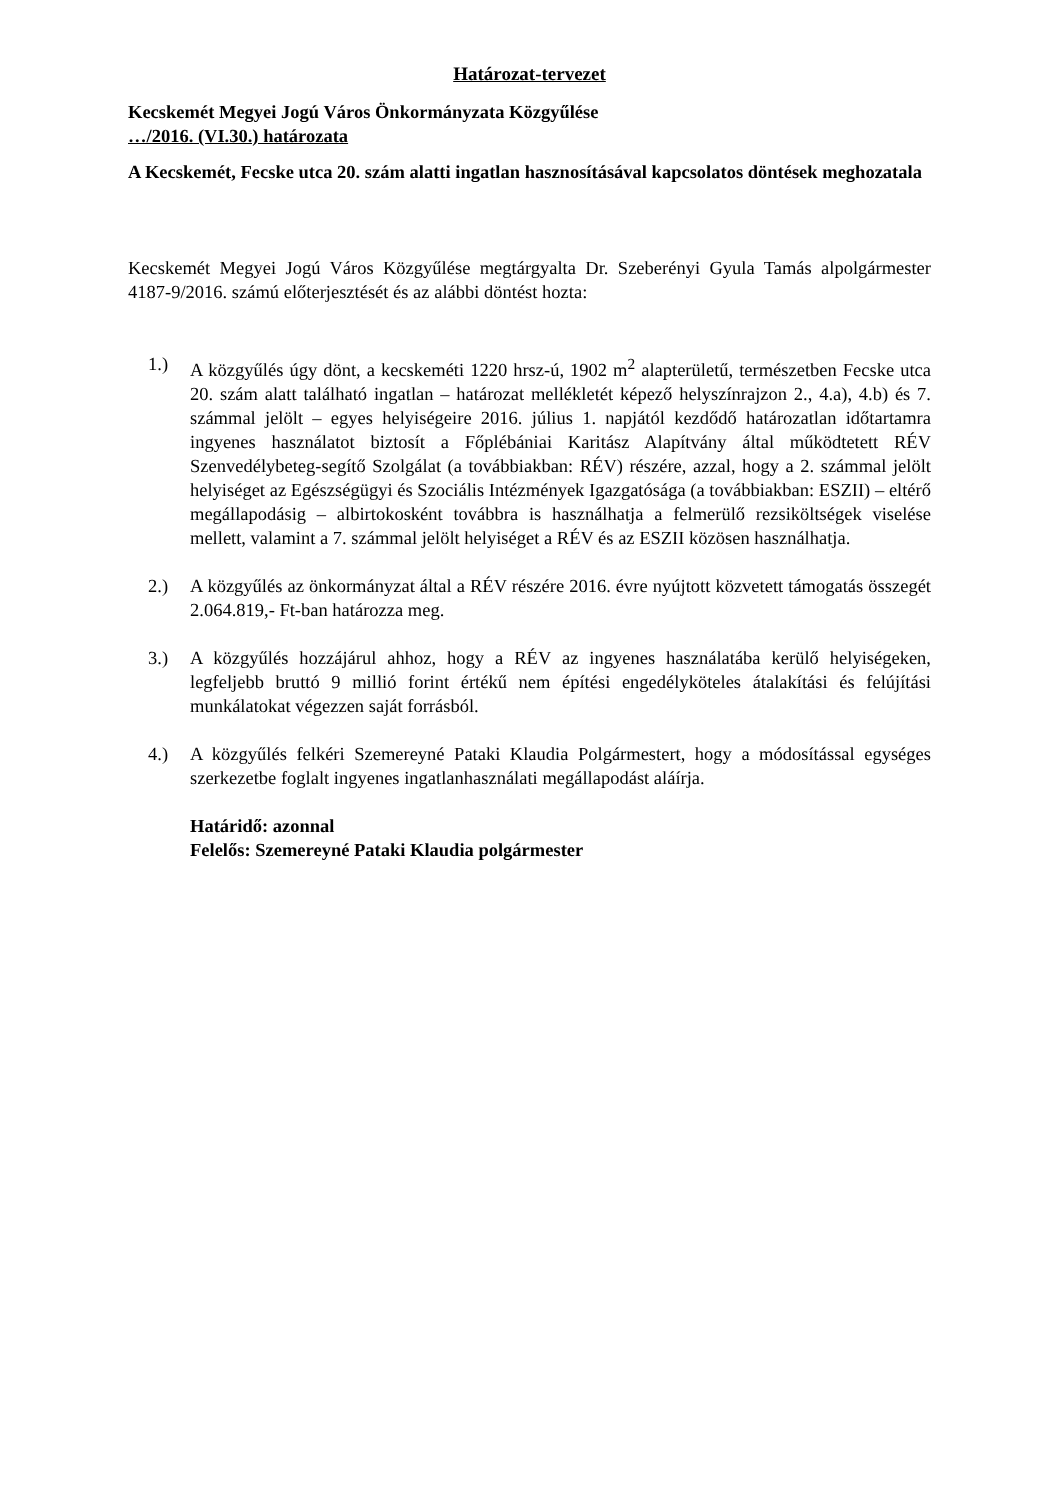Határozat-tervezet
Kecskemét Megyei Jogú Város Önkormányzata Közgyűlése
…/2016. (VI.30.) határozata
A Kecskemét, Fecske utca 20. szám alatti ingatlan hasznosításával kapcsolatos döntések meghozatala
Kecskemét Megyei Jogú Város Közgyűlése megtárgyalta Dr. Szeberényi Gyula Tamás alpolgármester 4187-9/2016. számú előterjesztését és az alábbi döntést hozta:
1.) A közgyűlés úgy dönt, a kecskeméti 1220 hrsz-ú, 1902 m<sup>2</sup> alapterületű, természetben Fecske utca 20. szám alatt található ingatlan – határozat mellékletét képező helyszínrajzon 2., 4.a), 4.b) és 7. számmal jelölt – egyes helyiségeire 2016. július 1. napjától kezdődő határozatlan időtartamra ingyenes használatot biztosít a Főplébániai Karitász Alapítvány által működtetett RÉV Szenvedélybeteg-segítő Szolgálat (a továbbiakban: RÉV) részére, azzal, hogy a 2. számmal jelölt helyiséget az Egészségügyi és Szociális Intézmények Igazgatósága (a továbbiakban: ESZII) – eltérő megállapodásig – albirtokosként továbbra is használhatja a felmerülő rezsiköltségek viselése mellett, valamint a 7. számmal jelölt helyiséget a RÉV és az ESZII közösen használhatja.
2.) A közgyűlés az önkormányzat által a RÉV részére 2016. évre nyújtott közvetett támogatás összegét 2.064.819,- Ft-ban határozza meg.
3.) A közgyűlés hozzájárul ahhoz, hogy a RÉV az ingyenes használatába kerülő helyiségeken, legfeljebb bruttó 9 millió forint értékű nem építési engedélyköteles átalakítási és felújítási munkálatokat végezzen saját forrásból.
4.) A közgyűlés felkéri Szemereyné Pataki Klaudia Polgármestert, hogy a módosítással egységes szerkezetbe foglalt ingyenes ingatlanhasználati megállapodást aláírja.
Határidő: azonnal
Felelős: Szemereyné Pataki Klaudia polgármester